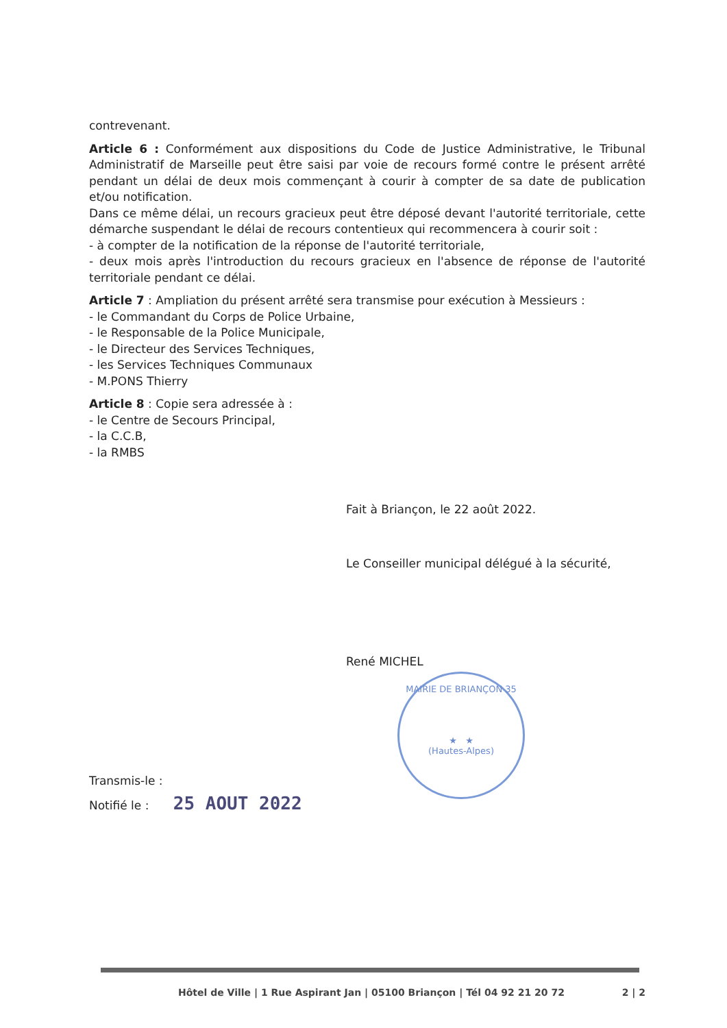contrevenant.
Article 6 : Conformément aux dispositions du Code de Justice Administrative, le Tribunal Administratif de Marseille peut être saisi par voie de recours formé contre le présent arrêté pendant un délai de deux mois commençant à courir à compter de sa date de publication et/ou notification.
Dans ce même délai, un recours gracieux peut être déposé devant l'autorité territoriale, cette démarche suspendant le délai de recours contentieux qui recommencera à courir soit :
- à compter de la notification de la réponse de l'autorité territoriale,
- deux mois après l'introduction du recours gracieux en l'absence de réponse de l'autorité territoriale pendant ce délai.
Article 7 : Ampliation du présent arrêté sera transmise pour exécution à Messieurs :
- le Commandant du Corps de Police Urbaine,
- le Responsable de la Police Municipale,
- le Directeur des Services Techniques,
- les Services Techniques Communaux
- M.PONS Thierry
Article 8 : Copie sera adressée à :
- le Centre de Secours Principal,
- la C.C.B,
- la RMBS
Fait à Briançon, le 22 août 2022.
Le Conseiller municipal délégué à la sécurité,
René MICHEL
Transmis-le :
Notifié le : 25 AOUT 2022
MAIRIE DE BRIANÇON 35
★ ★
(Hautes-Alpes)
Hôtel de Ville | 1 Rue Aspirant Jan | 05100 Briançon | Tél 04 92 21 20 72 2 | 2